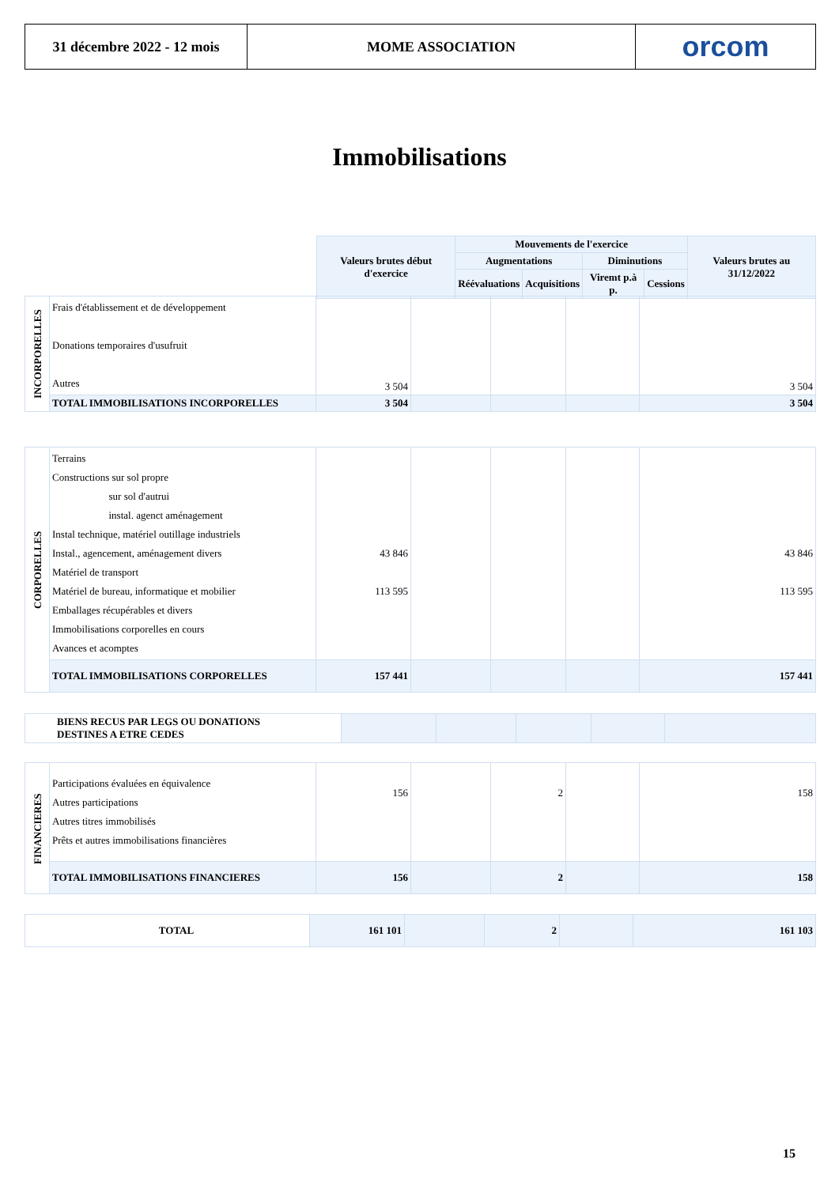31 décembre 2022 - 12 mois
MOME ASSOCIATION
orcom
Immobilisations
| Valeurs brutes début d'exercice | Mouvements de l'exercice | | | | Valeurs brutes au 31/12/2022 |
| --- | --- | --- | --- | --- | --- |
| | Augmentations | | Diminutions | | |
| | Réévaluations | Acquisitions | Viremt p.à p. | Cessions | |
| INCORPORELLES | Frais d'établissement et de développement Donations temporaires d'usufruit Autres | 3 504 | | | | 3 504 |
| | TOTAL IMMOBILISATIONS INCORPORELLES | 3 504 | | | | 3 504 |
| CORPORELLES | Terrains Constructions sur sol propre sur sol d'autrui instal. agenct aménagement Instal technique, matériel outillage industriels Instal., agencement, aménagement divers Matériel de transport Matériel de bureau, informatique et mobilier Emballages récupérables et divers Immobilisations corporelles en cours Avances et acomptes | 43 846 113 595 | | | | 43 846 113 595 |
| | TOTAL IMMOBILISATIONS CORPORELLES | 157 441 | | | | 157 441 |
| BIENS RECUS PAR LEGS OU DONATIONS DESTINES A ETRE CEDES | | | | | |
| FINANCIERES | Participations évaluées en équivalence Autres participations Autres titres immobilisés Prêts et autres immobilisations financières | 156 | | 2 | | 158 |
| | TOTAL IMMOBILISATIONS FINANCIERES | 156 | | 2 | | 158 |
| TOTAL | 161 101 | | 2 | | 161 103 |
15